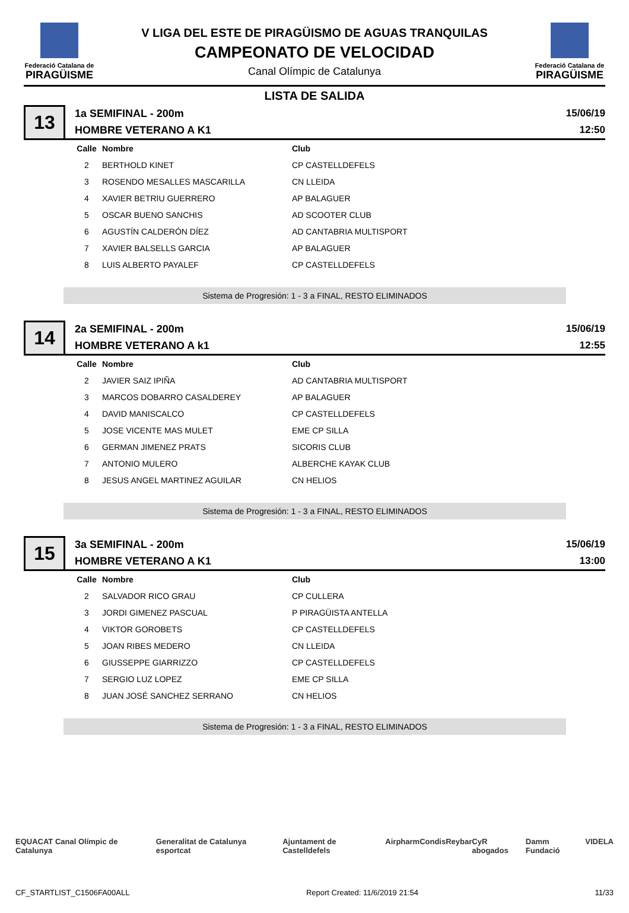Federació Catalana de
PIRAGÜISME
V LIGA DEL ESTE DE PIRAGÜISMO DE AGUAS TRANQUILAS
CAMPEONATO DE VELOCIDAD
Canal Olímpic de Catalunya
Federació Catalana de
PIRAGÜISME
LISTA DE SALIDA
13
1a SEMIFINAL - 200m
HOMBRE VETERANO A K1
15/06/19
12:50
| Calle | Nombre | Club |
| --- | --- | --- |
| 2 | BERTHOLD KINET | CP CASTELLDEFELS |
| 3 | ROSENDO MESALLES MASCARILLA | CN LLEIDA |
| 4 | XAVIER BETRIU GUERRERO | AP BALAGUER |
| 5 | OSCAR BUENO SANCHIS | AD SCOOTER CLUB |
| 6 | AGUSTÍN CALDERÓN DÍEZ | AD CANTABRIA MULTISPORT |
| 7 | XAVIER BALSELLS GARCIA | AP BALAGUER |
| 8 | LUIS ALBERTO PAYALEF | CP CASTELLDEFELS |
Sistema de Progresión: 1 - 3 a FINAL, RESTO ELIMINADOS
14
2a SEMIFINAL - 200m
HOMBRE VETERANO A k1
15/06/19
12:55
| Calle | Nombre | Club |
| --- | --- | --- |
| 2 | JAVIER SAIZ IPIÑA | AD CANTABRIA MULTISPORT |
| 3 | MARCOS DOBARRO CASALDEREY | AP BALAGUER |
| 4 | DAVID MANISCALCO | CP CASTELLDEFELS |
| 5 | JOSE VICENTE MAS MULET | EME CP SILLA |
| 6 | GERMAN JIMENEZ PRATS | SICORIS CLUB |
| 7 | ANTONIO MULERO | ALBERCHE KAYAK CLUB |
| 8 | JESUS ANGEL MARTINEZ AGUILAR | CN HELIOS |
Sistema de Progresión: 1 - 3 a FINAL, RESTO ELIMINADOS
15
3a SEMIFINAL - 200m
HOMBRE VETERANO A K1
15/06/19
13:00
| Calle | Nombre | Club |
| --- | --- | --- |
| 2 | SALVADOR RICO GRAU | CP CULLERA |
| 3 | JORDI GIMENEZ PASCUAL | P PIRAGÜISTA ANTELLA |
| 4 | VIKTOR GOROBETS | CP CASTELLDEFELS |
| 5 | JOAN RIBES MEDERO | CN LLEIDA |
| 6 | GIUSSEPPE GIARRIZZO | CP CASTELLDEFELS |
| 7 | SERGIO LUZ LOPEZ | EME CP SILLA |
| 8 | JUAN JOSÉ SANCHEZ SERRANO | CN HELIOS |
Sistema de Progresión: 1 - 3 a FINAL, RESTO ELIMINADOS
EQUACAT Canal Olímpic de Catalunya Generalitat de Catalunya esportcat Ajuntament de Castelldefels Airpharm Condis Reybar CyR abogados Damm Fundació VIDELA
CF_STARTLIST_C1506FA00ALL Report Created: 11/6/2019 21:54 11/33